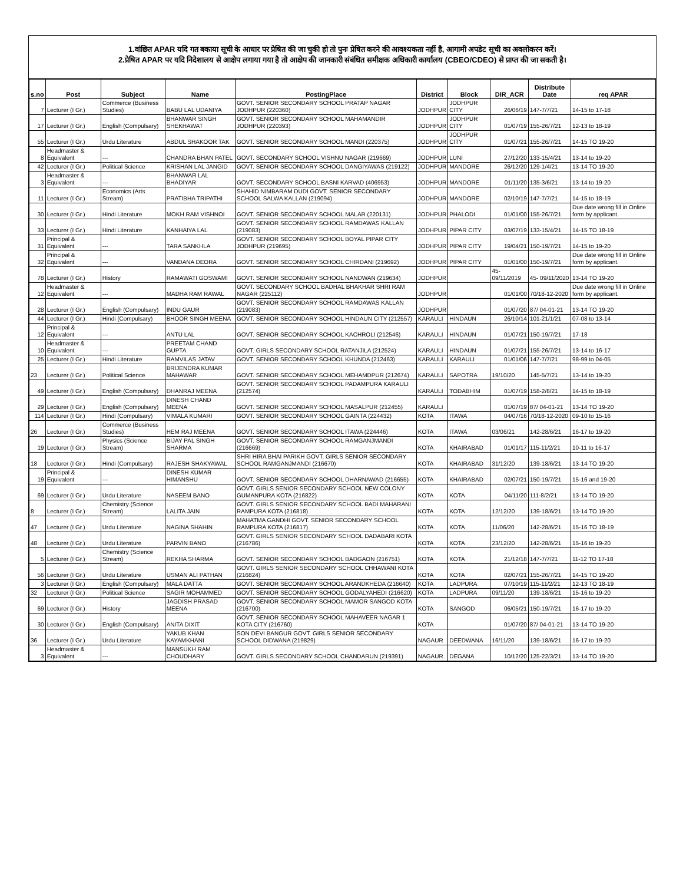1.वांछित APAR यदि गत बकाया सूची के आधार पर प्रेषित की जा चुकी हो तो पुनः प्रेषित करने की आवश्यकता नहीं है, आगामी अपडेट सूची का अवलोकरन करें।
2.प्रेषित APAR पर यदि निदेशालय से आक्षेप लगाया गया है तो आक्षेप की जानकारी संबंधित समीक्षक अधिकारी कार्यालय (CBEO/CDEO) से प्राप्त की जा सकती है।
| s.no | Post | Subject | Name | PostingPlace | District | Block | DIR_ACR | Distribute Date | req APAR |
| --- | --- | --- | --- | --- | --- | --- | --- | --- | --- |
| 7 | Lecturer (I Gr.) | Commerce (Business Studies) | BABU LAL UDANIYA | GOVT. SENIOR SECONDARY SCHOOL PRATAP NAGAR JODHPUR (220360) | JODHPUR | JODHPUR CITY | 26/06/19 | 147-7/7/21 | 14-15 to 17-18 |
| 17 | Lecturer (I Gr.) | English (Compulsary) | BHANWAR SINGH SHEKHAWAT | GOVT. SENIOR SECONDARY SCHOOL MAHAMANDIR JODHPUR (220393) | JODHPUR | JODHPUR CITY | 01/07/19 | 155-26/7/21 | 12-13 to 18-19 |
| 55 | Lecturer (I Gr.) | Urdu Literature | ABDUL SHAKOOR TAK | GOVT. SENIOR SECONDARY SCHOOL MANDI (220375) | JODHPUR | JODHPUR CITY | 01/07/21 | 155-26/7/21 | 14-15 TO 19-20 |
| 8 | Headmaster & Equivalent | --- | CHANDRA BHAN PATEL | GOVT. SECONDARY SCHOOL VISHNU NAGAR (219669) | JODHPUR | LUNI | 27/12/20 | 133-15/4/21 | 13-14 to 19-20 |
| 42 | Lecturer (I Gr.) | Political Science | KRISHAN LAL JANGID | GOVT. SENIOR SECONDARY SCHOOL DANGIYAWAS (219122) | JODHPUR | MANDORE | 26/12/20 | 129-1/4/21 | 13-14 TO 19-20 |
| 3 | Headmaster & Equivalent | --- | BHANWAR LAL BHADIYAR | GOVT. SECONDARY SCHOOL BASNI KARVAD (406953) | JODHPUR | MANDORE | 01/11/20 | 135-3/6/21 | 13-14 to 19-20 |
| 11 | Lecturer (I Gr.) | Economics (Arts Stream) | PRATIBHA TRIPATHI | SHAHID NIMBARAM DUDI GOVT. SENIOR SECONDARY SCHOOL SALWA KALLAN (219094) | JODHPUR | MANDORE | 02/10/19 | 147-7/7/21 | 14-15 to 18-19 |
| 30 | Lecturer (I Gr.) | Hindi Literature | MOKH RAM VISHNOI | GOVT. SENIOR SECONDARY SCHOOL MALAR (220131) | JODHPUR | PHALODI | 01/01/00 | 155-26/7/21 | Due date wrong fill in Online form by applicant. |
| 33 | Lecturer (I Gr.) | Hindi Literature | KANHAIYA LAL | GOVT. SENIOR SECONDARY SCHOOL RAMDAWAS KALLAN (219083) | JODHPUR | PIPAR CITY | 03/07/19 | 133-15/4/21 | 14-15 TO 18-19 |
| 31 | Principal & Equivalent | --- | TARA SANKHLA | GOVT. SENIOR SECONDARY SCHOOL BOYAL PIPAR CITY JODHPUR (219695) | JODHPUR | PIPAR CITY | 19/04/21 | 150-19/7/21 | 14-15 to 19-20 |
| 32 | Principal & Equivalent | --- | VANDANA DEORA | GOVT. SENIOR SECONDARY SCHOOL CHIRDANI (219692) | JODHPUR | PIPAR CITY | 01/01/00 | 150-19/7/21 | Due date wrong fill in Online form by applicant. |
| 78 | Lecturer (I Gr.) | History | RAMAWATI GOSWAMI | GOVT. SENIOR SECONDARY SCHOOL NANDWAN (219634) | JODHPUR | | 45- 09/11/2019 | 45- 09/11/2020 | 13-14 TO 19-20 |
| 12 | Headmaster & Equivalent | --- | MADHA RAM RAWAL | GOVT. SECONDARY SCHOOL BADHAL BHAKHAR SHRI RAM NAGAR (225112) | JODHPUR | | 01/01/00 | 70/18-12-2020 | Due date wrong fill in Online form by applicant. |
| 28 | Lecturer (I Gr.) | English (Compulsary) | INDU GAUR | GOVT. SENIOR SECONDARY SCHOOL RAMDAWAS KALLAN (219083) | JODHPUR | | 01/07/20 | 87/ 04-01-21 | 13-14 TO 19-20 |
| 44 | Lecturer (I Gr.) | Hindi (Compulsary) | BHOOR SINGH MEENA | GOVT. SENIOR SECONDARY SCHOOL HINDAUN CITY (212557) | KARAULI | HINDAUN | 26/10/14 | 101-21/1/21 | 07-08 to 13-14 |
| 12 | Principal & Equivalent | --- | ANTU LAL | GOVT. SENIOR SECONDARY SCHOOL KACHROLI (212546) | KARAULI | HINDAUN | 01/07/21 | 150-19/7/21 | 17-18 |
| 10 | Headmaster & Equivalent | --- | PREETAM CHAND GUPTA | GOVT. GIRLS SECONDARY SCHOOL RATANJILA (212524) | KARAULI | HINDAUN | 01/07/21 | 155-26/7/21 | 13-14 to 16-17 |
| 25 | Lecturer (I Gr.) | Hindi Literature | RAMVILAS JATAV | GOVT. SENIOR SECONDARY SCHOOL KHUNDA (212463) | KARAULI | KARAULI | 01/01/06 | 147-7/7/21 | 98-99 to 04-05 |
| 23 | Lecturer (I Gr.) | Political Science | BRIJENDRA KUMAR MAHAWAR | GOVT. SENIOR SECONDARY SCHOOL MEHAMDPUR (212674) | KARAULI | SAPOTRA | 19/10/20 | 145-5/7/21 | 13-14 to 19-20 |
| 49 | Lecturer (I Gr.) | English (Compulsary) | DHANRAJ MEENA | GOVT. SENIOR SECONDARY SCHOOL PADAMPURA KARAULI (212574) | KARAULI | TODABHIM | 01/07/19 | 158-2/8/21 | 14-15 to 18-19 |
| 29 | Lecturer (I Gr.) | English (Compulsary) | DINESH CHAND MEENA | GOVT. SENIOR SECONDARY SCHOOL MASALPUR (212455) | KARAULI | | 01/07/19 | 87/ 04-01-21 | 13-14 TO 19-20 |
| 114 | Lecturer (I Gr.) | Hindi (Compulsary) | VIMALA KUMARI | GOVT. SENIOR SECONDARY SCHOOL GAINTA (224432) | KOTA | ITAWA | 04/07/16 | 70/18-12-2020 | 09-10 to 15-16 |
| 26 | Lecturer (I Gr.) | Commerce (Business Studies) | HEM RAJ MEENA | GOVT. SENIOR SECONDARY SCHOOL ITAWA (224446) | KOTA | ITAWA | 03/06/21 | 142-28/6/21 | 16-17 to 19-20 |
| 19 | Lecturer (I Gr.) | Physics (Science Stream) | BIJAY PAL SINGH SHARMA | GOVT. SENIOR SECONDARY SCHOOL RAMGANJMANDI (216669) | KOTA | KHAIRABAD | 01/01/17 | 115-11/2/21 | 10-11 to 16-17 |
| 18 | Lecturer (I Gr.) | Hindi (Compulsary) | RAJESH SHAKYAWAL | SHRI HIRA BHAI PARIKH GOVT. GIRLS SENIOR SECONDARY SCHOOL RAMGANJMANDI (216670) | KOTA | KHAIRABAD | 31/12/20 | 139-18/6/21 | 13-14 TO 19-20 |
| 19 | Principal & Equivalent | --- | DINESH KUMAR HIMANSHU | GOVT. SENIOR SECONDARY SCHOOL DHARNAWAD (216655) | KOTA | KHAIRABAD | 02/07/21 | 150-19/7/21 | 15-16 and 19-20 |
| 69 | Lecturer (I Gr.) | Urdu Literature | NASEEM BANO | GOVT. GIRLS SENIOR SECONDARY SCHOOL NEW COLONY GUMANPURA KOTA (216822) | KOTA | KOTA | 04/11/20 | 111-8/2/21 | 13-14 TO 19-20 |
| 8 | Lecturer (I Gr.) | Chemistry (Science Stream) | LALITA JAIN | GOVT. GIRLS SENIOR SECONDARY SCHOOL BADI MAHARANI RAMPURA KOTA (216818) | KOTA | KOTA | 12/12/20 | 139-18/6/21 | 13-14 TO 19-20 |
| 47 | Lecturer (I Gr.) | Urdu Literature | NAGINA SHAHIN | MAHATMA GANDHI GOVT. SENIOR SECONDARY SCHOOL RAMPURA KOTA (216817) | KOTA | KOTA | 11/06/20 | 142-28/6/21 | 15-16 TO 18-19 |
| 48 | Lecturer (I Gr.) | Urdu Literature | PARVIN BANO | GOVT. GIRLS SENIOR SECONDARY SCHOOL DADABARI KOTA (216786) | KOTA | KOTA | 23/12/20 | 142-28/6/21 | 15-16 to 19-20 |
| 5 | Lecturer (I Gr.) | Chemistry (Science Stream) | REKHA SHARMA | GOVT. SENIOR SECONDARY SCHOOL BADGAON (216751) | KOTA | KOTA | 21/12/18 | 147-7/7/21 | 11-12 TO 17-18 |
| 56 | Lecturer (I Gr.) | Urdu Literature | USMAN ALI PATHAN | GOVT. GIRLS SENIOR SECONDARY SCHOOL CHHAWANI KOTA (216824) | KOTA | KOTA | 02/07/21 | 155-26/7/21 | 14-15 TO 19-20 |
| 3 | Lecturer (I Gr.) | English (Compulsary) | MALA DATTA | GOVT. SENIOR SECONDARY SCHOOL ARANDKHEDA (216640) | KOTA | LADPURA | 07/10/19 | 115-11/2/21 | 12-13 TO 18-19 |
| 32 | Lecturer (I Gr.) | Political Science | SAGIR MOHAMMED | GOVT. SENIOR SECONDARY SCHOOL GODALYAHEDI (216620) | KOTA | LADPURA | 09/11/20 | 139-18/6/21 | 15-16 to 19-20 |
| 69 | Lecturer (I Gr.) | History | JAGDISH PRASAD MEENA | GOVT. SENIOR SECONDARY SCHOOL MAMOR SANGOD KOTA (216700) | KOTA | SANGOD | 06/05/21 | 150-19/7/21 | 16-17 to 19-20 |
| 30 | Lecturer (I Gr.) | English (Compulsary) | ANITA DIXIT | GOVT. SENIOR SECONDARY SCHOOL MAHAVEER NAGAR 1 KOTA CITY (216760) | KOTA | | 01/07/20 | 87/ 04-01-21 | 13-14 TO 19-20 |
| 36 | Lecturer (I Gr.) | Urdu Literature | YAKUB KHAN KAYAMKHANI | SON DEVI BANGUR GOVT. GIRLS SENIOR SECONDARY SCHOOL DIDWANA (219829) | NAGAUR | DEEDWANA | 16/11/20 | 139-18/6/21 | 16-17 to 19-20 |
| 3 | Headmaster & Equivalent | --- | MANSUKH RAM CHOUDHARY | GOVT. GIRLS SECONDARY SCHOOL CHANDARUN (219391) | NAGAUR | DEGANA | 10/12/20 | 125-22/3/21 | 13-14 TO 19-20 |